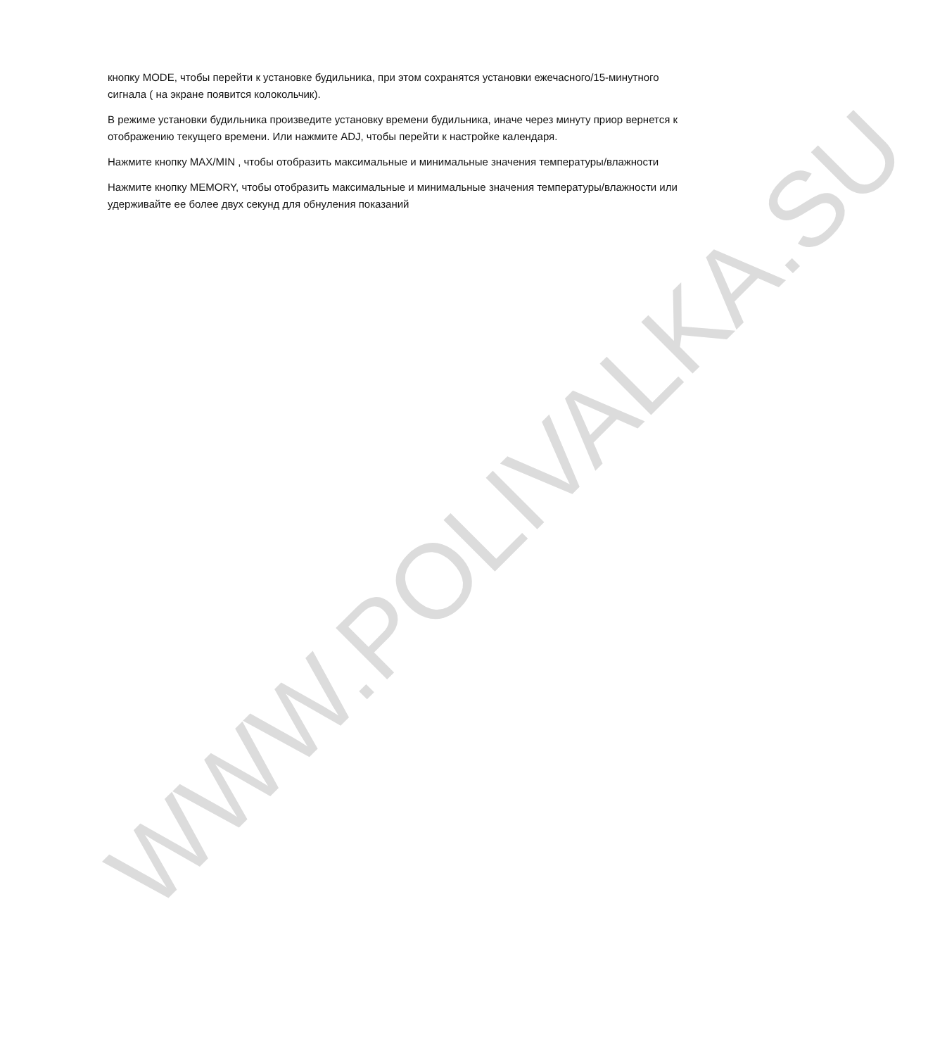WWW.POLIVALKA.SU
кнопку MODE, чтобы перейти к установке будильника, при этом сохранятся установки ежечасного/15-минутного сигнала ( на экране появится колокольчик).
В режиме установки будильника произведите установку времени будильника, иначе через минуту приор вернется к отображению текущего времени. Или нажмите ADJ, чтобы перейти к настройке календаря.
Нажмите кнопку MAX/MIN , чтобы отобразить максимальные и минимальные значения температуры/влажности
Нажмите кнопку MEMORY, чтобы отобразить максимальные и минимальные значения температуры/влажности или удерживайте ее более двух секунд для обнуления показаний